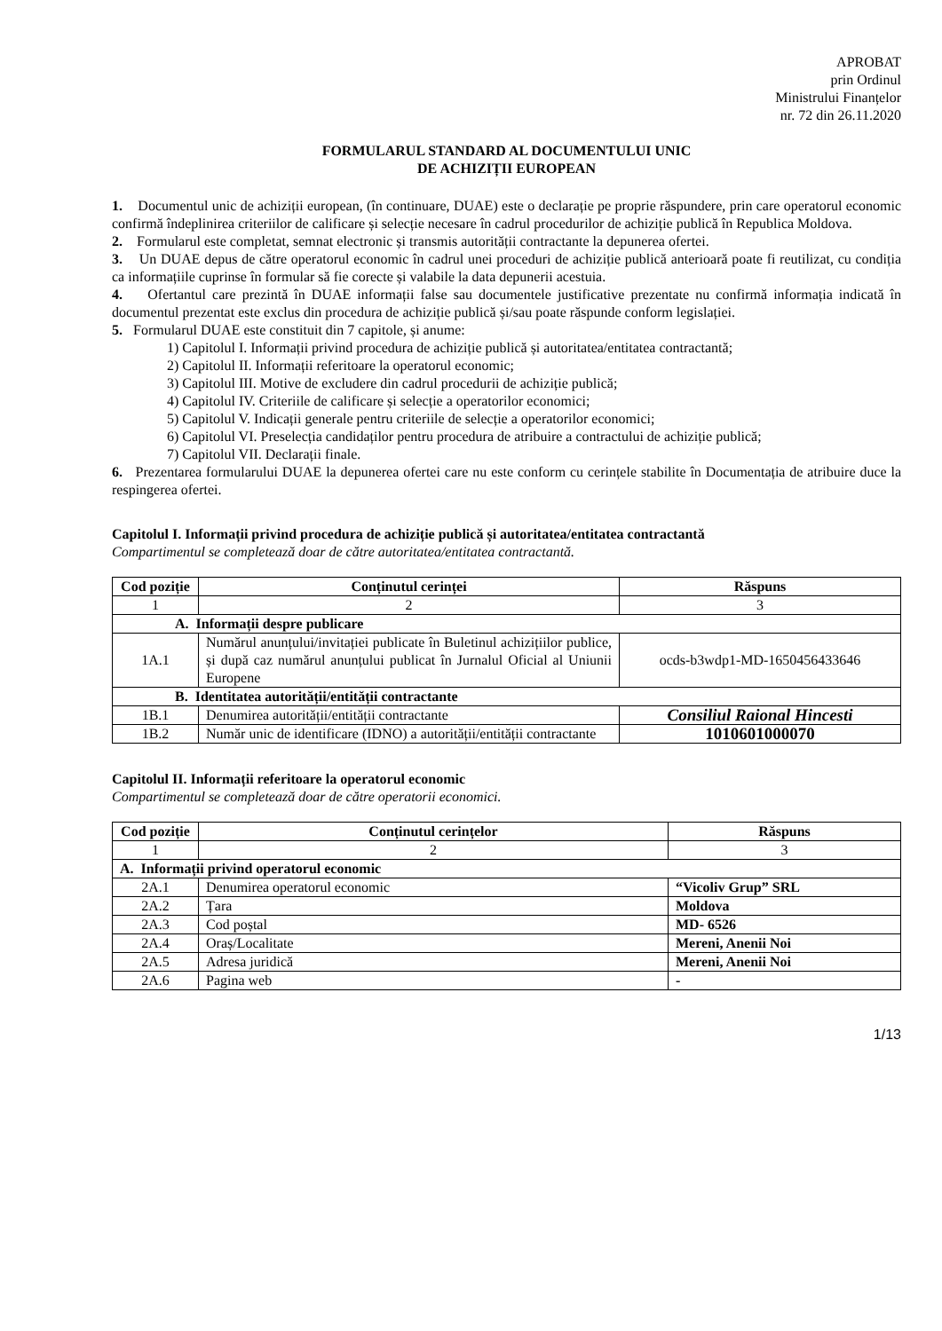APROBAT
prin Ordinul
Ministrului Finanțelor
nr. 72 din 26.11.2020
FORMULARUL STANDARD AL DOCUMENTULUI UNIC
DE ACHIZIȚII EUROPEAN
1. Documentul unic de achiziții european, (în continuare, DUAE) este o declarație pe proprie răspundere, prin care operatorul economic confirmă îndeplinirea criteriilor de calificare și selecție necesare în cadrul procedurilor de achiziție publică în Republica Moldova.
2. Formularul este completat, semnat electronic și transmis autorității contractante la depunerea ofertei.
3. Un DUAE depus de către operatorul economic în cadrul unei proceduri de achiziție publică anterioară poate fi reutilizat, cu condiția ca informațiile cuprinse în formular să fie corecte și valabile la data depunerii acestuia.
4. Ofertantul care prezintă în DUAE informații false sau documentele justificative prezentate nu confirmă informația indicată în documentul prezentat este exclus din procedura de achiziție publică și/sau poate răspunde conform legislației.
5. Formularul DUAE este constituit din 7 capitole, și anume:
1) Capitolul I. Informații privind procedura de achiziție publică și autoritatea/entitatea contractantă;
2) Capitolul II. Informații referitoare la operatorul economic;
3) Capitolul III. Motive de excludere din cadrul procedurii de achiziție publică;
4) Capitolul IV. Criteriile de calificare și selecție a operatorilor economici;
5) Capitolul V. Indicații generale pentru criteriile de selecție a operatorilor economici;
6) Capitolul VI. Preselecția candidaților pentru procedura de atribuire a contractului de achiziție publică;
7) Capitolul VII. Declarații finale.
6. Prezentarea formularului DUAE la depunerea ofertei care nu este conform cu cerințele stabilite în Documentația de atribuire duce la respingerea ofertei.
Capitolul I. Informații privind procedura de achiziție publică și autoritatea/entitatea contractantă
Compartimentul se completează doar de către autoritatea/entitatea contractantă.
| Cod poziție | Conținutul cerinței | Răspuns |
| --- | --- | --- |
| 1 | 2 | 3 |
| A. Informații despre publicare | | |
| 1A.1 | Numărul anunțului/invitației publicate în Buletinul achizițiilor publice, și după caz numărul anunțului publicat în Jurnalul Oficial al Uniunii Europene | ocds-b3wdp1-MD-1650456433646 |
| B. Identitatea autorității/entității contractante | | |
| 1B.1 | Denumirea autorității/entității contractante | Consiliul Raional Hincesti |
| 1B.2 | Număr unic de identificare (IDNO) a autorității/entității contractante | 1010601000070 |
Capitolul II. Informații referitoare la operatorul economic
Compartimentul se completează doar de către operatorii economici.
| Cod poziție | Conținutul cerințelor | Răspuns |
| --- | --- | --- |
| 1 | 2 | 3 |
| A. Informații privind operatorul economic | | |
| 2A.1 | Denumirea operatorul economic | “Vicoliv Grup” SRL |
| 2A.2 | Țara | Moldova |
| 2A.3 | Cod poștal | MD- 6526 |
| 2A.4 | Oraș/Localitate | Mereni, Anenii Noi |
| 2A.5 | Adresa juridică | Mereni, Anenii Noi |
| 2A.6 | Pagina web | - |
1/13